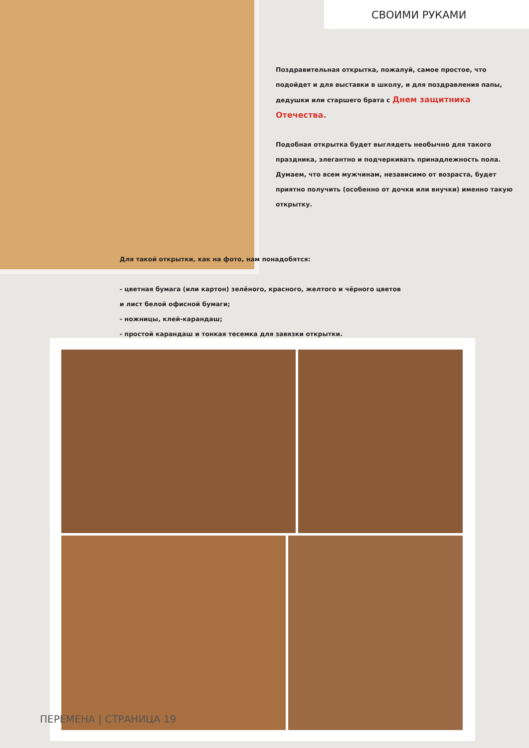СВОИМИ РУКАМИ
Поздравительная открытка, пожалуй, самое простое, что подойдет и для выставки в школу, и для поздравления папы, дедушки или старшего брата с Днем защитника Отечества.
Подобная открытка будет выглядеть необычно для такого праздника, элегантно и подчеркивать принадлежность пола. Думаем, что всем мужчинам, независимо от возраста, будет приятно получить (особенно от дочки или внучки) именно такую открытку.
Для такой открытки, как на фото, нам понадобятся:
- цветная бумага (или картон) зелёного, красного, желтого и чёрного цветов
и лист белой офисной бумаги;
- ножницы, клей-карандаш;
- простой карандаш и тонкая тесемка для завязки открытки.
ПЕРЕМЕНА | СТРАНИЦА 19